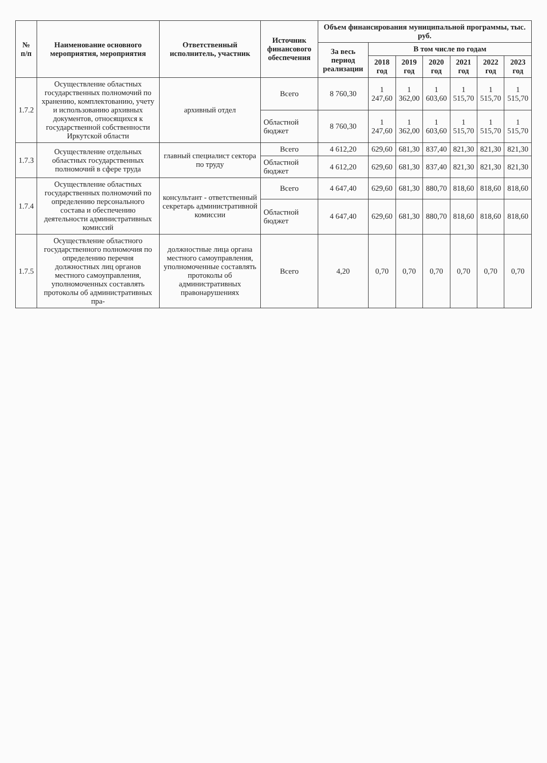| № п/п | Наименование основного мероприятия, мероприятия | Ответственный исполнитель, участник | Источник финансового обеспечения | Объем финансирования муниципальной программы, тыс. руб. | | | | | | |
| --- | --- | --- | --- | --- | --- | --- | --- | --- | --- | --- |
| | | | | За весь период реализации | В том числе по годам | | | | | |
| | | | | | 2018 год | 2019 год | 2020 год | 2021 год | 2022 год | 2023 год |
| 1.7.2 | Осуществление областных государственных полномочий по хранению, комплектованию, учету и использованию архивных документов, относящихся к государственной собственности Иркутской области | архивный отдел | Всего | 8 760,30 | 1 247,60 | 1 362,00 | 1 603,60 | 1 515,70 | 1 515,70 | 1 515,70 |
| | | | Областной бюджет | 8 760,30 | 1 247,60 | 1 362,00 | 1 603,60 | 1 515,70 | 1 515,70 | 1 515,70 |
| 1.7.3 | Осуществление отдельных областных государственных полномочий в сфере труда | главный специалист сектора по труду | Всего | 4 612,20 | 629,60 | 681,30 | 837,40 | 821,30 | 821,30 | 821,30 |
| | | | Областной бюджет | 4 612,20 | 629,60 | 681,30 | 837,40 | 821,30 | 821,30 | 821,30 |
| 1.7.4 | Осуществление областных государственных полномочий по определению персонального состава и обеспечению деятельности административных комиссий | консультант - ответственный секретарь административной комиссии | Всего | 4 647,40 | 629,60 | 681,30 | 880,70 | 818,60 | 818,60 | 818,60 |
| | | | Областной бюджет | 4 647,40 | 629,60 | 681,30 | 880,70 | 818,60 | 818,60 | 818,60 |
| 1.7.5 | Осуществление областного государственного полномочия по определению перечня должностных лиц органов местного самоуправления, уполномоченных составлять протоколы об административных пра- | должностные лица органа местного самоуправления, уполномоченные составлять протоколы об административных правонарушениях | Всего | 4,20 | 0,70 | 0,70 | 0,70 | 0,70 | 0,70 | 0,70 |